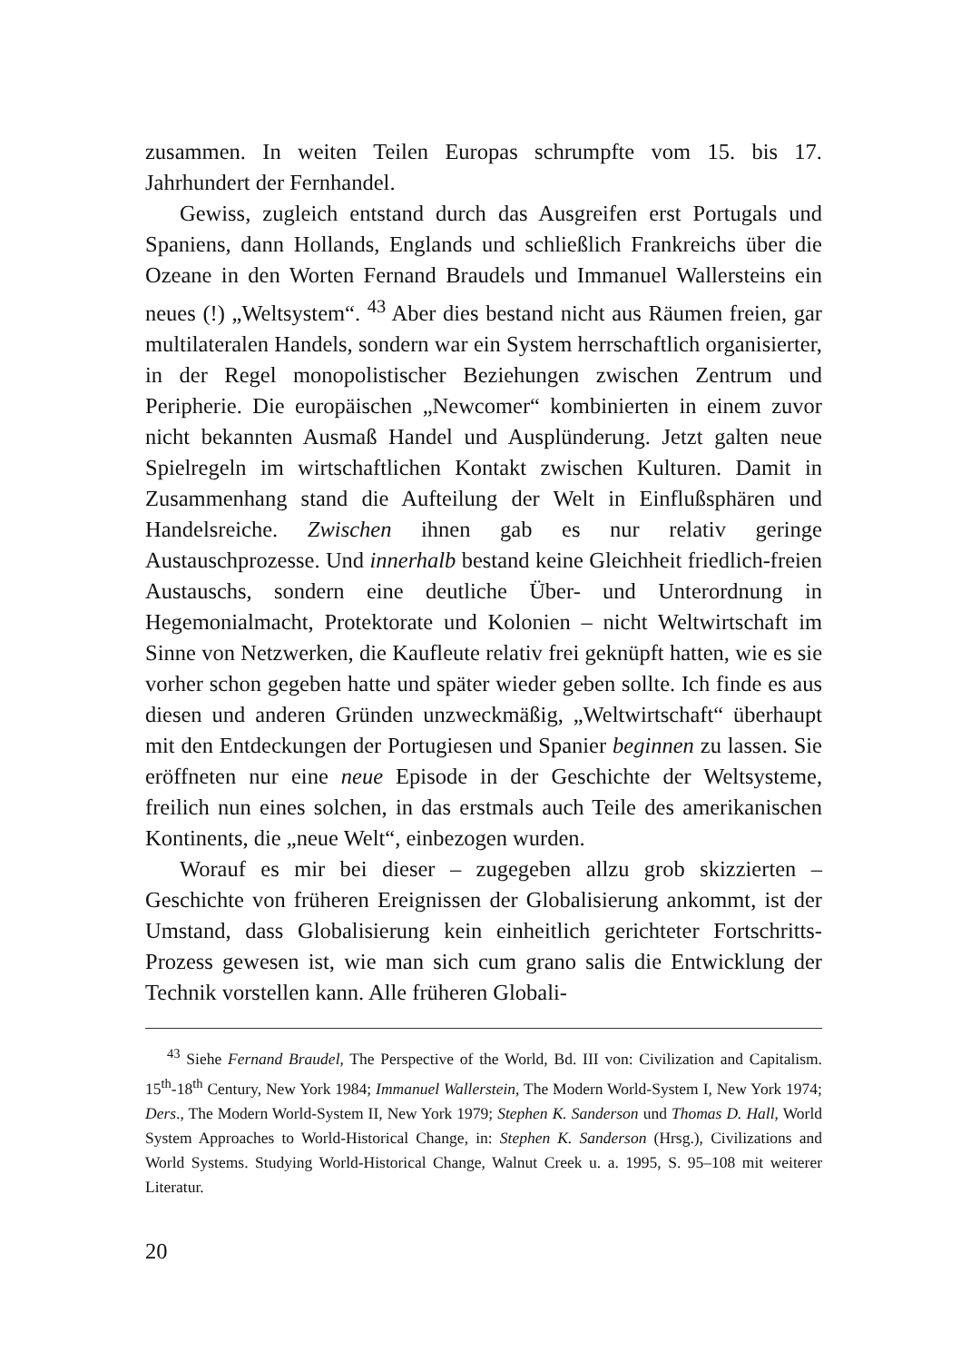zusammen. In weiten Teilen Europas schrumpfte vom 15. bis 17. Jahrhundert der Fernhandel.
Gewiss, zugleich entstand durch das Ausgreifen erst Portugals und Spaniens, dann Hollands, Englands und schließlich Frankreichs über die Ozeane in den Worten Fernand Braudels und Immanuel Wallersteins ein neues (!) „Weltsystem“. <sup>43</sup> Aber dies bestand nicht aus Räumen freien, gar multilateralen Handels, sondern war ein System herrschaftlich organisierter, in der Regel monopolistischer Beziehungen zwischen Zentrum und Peripherie. Die europäischen „Newcomer“ kombinierten in einem zuvor nicht bekannten Ausmaß Handel und Ausplünderung. Jetzt galten neue Spielregeln im wirtschaftlichen Kontakt zwischen Kulturen. Damit in Zusammenhang stand die Aufteilung der Welt in Einflußsphären und Handelsreiche. Zwischen ihnen gab es nur relativ geringe Austauschprozesse. Und innerhalb bestand keine Gleichheit friedlich-freien Austauschs, sondern eine deutliche Über- und Unterordnung in Hegemonialmacht, Protektorate und Kolonien – nicht Weltwirtschaft im Sinne von Netzwerken, die Kaufleute relativ frei geknüpft hatten, wie es sie vorher schon gegeben hatte und später wieder geben sollte. Ich finde es aus diesen und anderen Gründen unzweckmäßig, „Weltwirtschaft“ überhaupt mit den Entdeckungen der Portugiesen und Spanier beginnen zu lassen. Sie eröffneten nur eine neue Episode in der Geschichte der Weltsysteme, freilich nun eines solchen, in das erstmals auch Teile des amerikanischen Kontinents, die „neue Welt“, einbezogen wurden.
Worauf es mir bei dieser – zugegeben allzu grob skizzierten – Geschichte von früheren Ereignissen der Globalisierung ankommt, ist der Umstand, dass Globalisierung kein einheitlich gerichteter Fortschritts-Prozess gewesen ist, wie man sich cum grano salis die Entwicklung der Technik vorstellen kann. Alle früheren Globali-
<sup>43</sup> Siehe Fernand Braudel, The Perspective of the World, Bd. III von: Civilization and Capitalism. 15<sup>th</sup>-18<sup>th</sup> Century, New York 1984; Immanuel Wallerstein, The Modern World-System I, New York 1974; Ders., The Modern World-System II, New York 1979; Stephen K. Sanderson und Thomas D. Hall, World System Approaches to World-Historical Change, in: Stephen K. Sanderson (Hrsg.), Civilizations and World Systems. Studying World-Historical Change, Walnut Creek u. a. 1995, S. 95–108 mit weiterer Literatur.
20